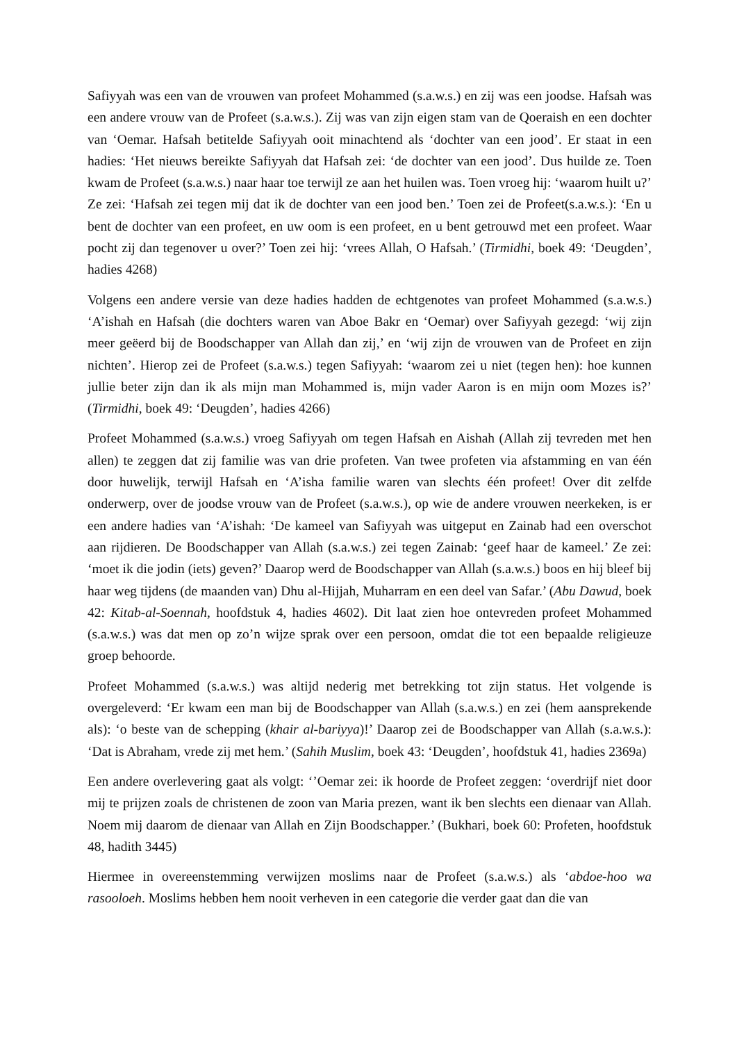Safiyyah was een van de vrouwen van profeet Mohammed (s.a.w.s.) en zij was een joodse. Hafsah was een andere vrouw van de Profeet (s.a.w.s.). Zij was van zijn eigen stam van de Qoeraish en een dochter van ‘Oemar. Hafsah betitelde Safiyyah ooit minachtend als ‘dochter van een jood’. Er staat in een hadies: ‘Het nieuws bereikte Safiyyah dat Hafsah zei: ‘de dochter van een jood’. Dus huilde ze. Toen kwam de Profeet (s.a.w.s.) naar haar toe terwijl ze aan het huilen was. Toen vroeg hij: ‘waarom huilt u?’ Ze zei: ‘Hafsah zei tegen mij dat ik de dochter van een jood ben.’ Toen zei de Profeet(s.a.w.s.): ‘En u bent de dochter van een profeet, en uw oom is een profeet, en u bent getrouwd met een profeet. Waar pocht zij dan tegenover u over?’ Toen zei hij: ‘vrees Allah, O Hafsah.’ (Tirmidhi, boek 49: ‘Deugden’, hadies 4268)
Volgens een andere versie van deze hadies hadden de echtgenotes van profeet Mohammed (s.a.w.s.) ‘A’ishah en Hafsah (die dochters waren van Aboe Bakr en ‘Oemar) over Safiyyah gezegd: ‘wij zijn meer geëerd bij de Boodschapper van Allah dan zij,’ en ‘wij zijn de vrouwen van de Profeet en zijn nichten’. Hierop zei de Profeet (s.a.w.s.) tegen Safiyyah: ‘waarom zei u niet (tegen hen): hoe kunnen jullie beter zijn dan ik als mijn man Mohammed is, mijn vader Aaron is en mijn oom Mozes is?’ (Tirmidhi, boek 49: ‘Deugden’, hadies 4266)
Profeet Mohammed (s.a.w.s.) vroeg Safiyyah om tegen Hafsah en Aishah (Allah zij tevreden met hen allen) te zeggen dat zij familie was van drie profeten. Van twee profeten via afstamming en van één door huwelijk, terwijl Hafsah en ‘A’isha familie waren van slechts één profeet! Over dit zelfde onderwerp, over de joodse vrouw van de Profeet (s.a.w.s.), op wie de andere vrouwen neerkeken, is er een andere hadies van ‘A’ishah: ‘De kameel van Safiyyah was uitgeput en Zainab had een overschot aan rijdieren. De Boodschapper van Allah (s.a.w.s.) zei tegen Zainab: ‘geef haar de kameel.’ Ze zei: ‘moet ik die jodin (iets) geven?’ Daarop werd de Boodschapper van Allah (s.a.w.s.) boos en hij bleef bij haar weg tijdens (de maanden van) Dhu al-Hijjah, Muharram en een deel van Safar.’ (Abu Dawud, boek 42: Kitab-al-Soennah, hoofdstuk 4, hadies 4602). Dit laat zien hoe ontevreden profeet Mohammed (s.a.w.s.) was dat men op zo’n wijze sprak over een persoon, omdat die tot een bepaalde religieuze groep behoorde.
Profeet Mohammed (s.a.w.s.) was altijd nederig met betrekking tot zijn status. Het volgende is overgeleverd: ‘Er kwam een man bij de Boodschapper van Allah (s.a.w.s.) en zei (hem aansprekende als): ‘o beste van de schepping (khair al-bariyya)!’ Daarop zei de Boodschapper van Allah (s.a.w.s.): ‘Dat is Abraham, vrede zij met hem.’ (Sahih Muslim, boek 43: ‘Deugden’, hoofdstuk 41, hadies 2369a)
Een andere overlevering gaat als volgt: ‘’Oemar zei: ik hoorde de Profeet zeggen: ‘overdrijf niet door mij te prijzen zoals de christenen de zoon van Maria prezen, want ik ben slechts een dienaar van Allah. Noem mij daarom de dienaar van Allah en Zijn Boodschapper.’ (Bukhari, boek 60: Profeten, hoofdstuk 48, hadith 3445)
Hiermee in overeenstemming verwijzen moslims naar de Profeet (s.a.w.s.) als ‘abdoe-hoo wa rasooloeh. Moslims hebben hem nooit verheven in een categorie die verder gaat dan die van